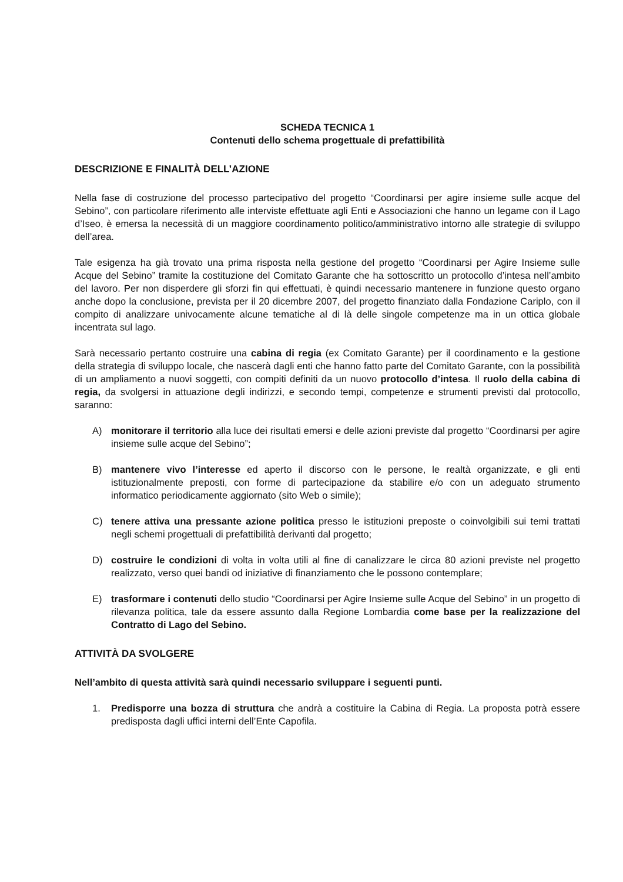SCHEDA TECNICA 1
Contenuti dello schema progettuale di prefattibilità
DESCRIZIONE E FINALITÀ DELL’AZIONE
Nella fase di costruzione del processo partecipativo del progetto “Coordinarsi per agire insieme sulle acque del Sebino”, con particolare riferimento alle interviste effettuate agli Enti e Associazioni che hanno un legame con il Lago d’Iseo, è emersa la necessità di un maggiore coordinamento politico/amministrativo intorno alle strategie di sviluppo dell’area.
Tale esigenza ha già trovato una prima risposta nella gestione del progetto “Coordinarsi per Agire Insieme sulle Acque del Sebino” tramite la costituzione del Comitato Garante che ha sottoscritto un protocollo d’intesa nell’ambito del lavoro. Per non disperdere gli sforzi fin qui effettuati, è quindi necessario mantenere in funzione questo organo anche dopo la conclusione, prevista per il 20 dicembre 2007, del progetto finanziato dalla Fondazione Cariplo, con il compito di analizzare univocamente alcune tematiche al di là delle singole competenze ma in un ottica globale incentrata sul lago.
Sarà necessario pertanto costruire una cabina di regia (ex Comitato Garante) per il coordinamento e la gestione della strategia di sviluppo locale, che nascerà dagli enti che hanno fatto parte del Comitato Garante, con la possibilità di un ampliamento a nuovi soggetti, con compiti definiti da un nuovo protocollo d’intesa. Il ruolo della cabina di regia, da svolgersi in attuazione degli indirizzi, e secondo tempi, competenze e strumenti previsti dal protocollo, saranno:
A) monitorare il territorio alla luce dei risultati emersi e delle azioni previste dal progetto “Coordinarsi per agire insieme sulle acque del Sebino”;
B) mantenere vivo l’interesse ed aperto il discorso con le persone, le realtà organizzate, e gli enti istituzionalmente preposti, con forme di partecipazione da stabilire e/o con un adeguato strumento informatico periodicamente aggiornato (sito Web o simile);
C) tenere attiva una pressante azione politica presso le istituzioni preposte o coinvolgibili sui temi trattati negli schemi progettuali di prefattibilità derivanti dal progetto;
D) costruire le condizioni di volta in volta utili al fine di canalizzare le circa 80 azioni previste nel progetto realizzato, verso quei bandi od iniziative di finanziamento che le possono contemplare;
E) trasformare i contenuti dello studio “Coordinarsi per Agire Insieme sulle Acque del Sebino” in un progetto di rilevanza politica, tale da essere assunto dalla Regione Lombardia come base per la realizzazione del Contratto di Lago del Sebino.
ATTIVITÀ DA SVOLGERE
Nell’ambito di questa attività sarà quindi necessario sviluppare i seguenti punti.
1. Predisporre una bozza di struttura che andrà a costituire la Cabina di Regia. La proposta potrà essere predisposta dagli uffici interni dell’Ente Capofila.